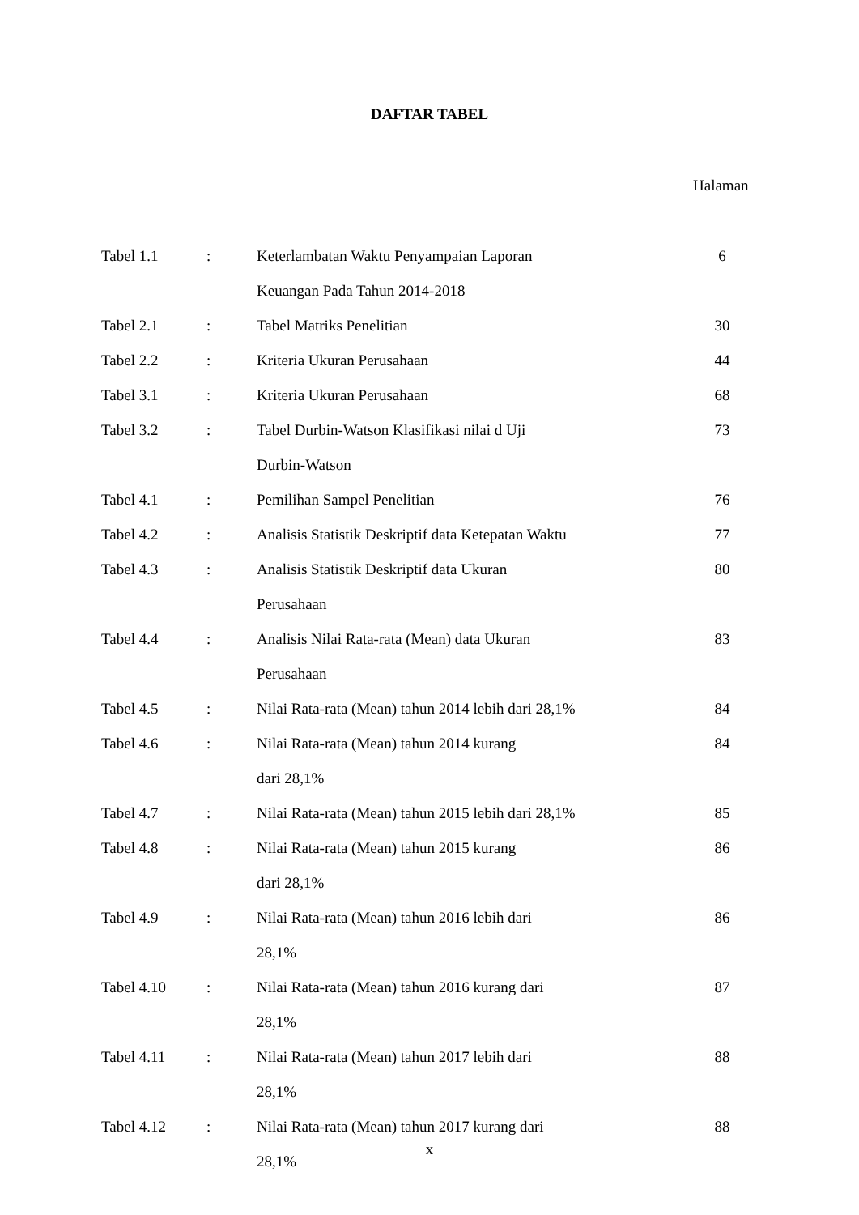DAFTAR TABEL
Halaman
| Tabel 1.1 | : | Keterlambatan Waktu Penyampaian Laporan | 6 |
| | | Keuangan Pada Tahun 2014-2018 | |
| Tabel 2.1 | : | Tabel Matriks Penelitian | 30 |
| Tabel 2.2 | : | Kriteria Ukuran Perusahaan | 44 |
| Tabel 3.1 | : | Kriteria Ukuran Perusahaan | 68 |
| Tabel 3.2 | : | Tabel Durbin-Watson Klasifikasi nilai d Uji | 73 |
| | | Durbin-Watson | |
| Tabel 4.1 | : | Pemilihan Sampel Penelitian | 76 |
| Tabel 4.2 | : | Analisis Statistik Deskriptif data Ketepatan Waktu | 77 |
| Tabel 4.3 | : | Analisis Statistik Deskriptif data Ukuran | 80 |
| | | Perusahaan | |
| Tabel 4.4 | : | Analisis Nilai Rata-rata (Mean) data Ukuran | 83 |
| | | Perusahaan | |
| Tabel 4.5 | : | Nilai Rata-rata (Mean) tahun 2014 lebih dari 28,1% | 84 |
| Tabel 4.6 | : | Nilai Rata-rata (Mean) tahun 2014 kurang | 84 |
| | | dari 28,1% | |
| Tabel 4.7 | : | Nilai Rata-rata (Mean) tahun 2015 lebih dari 28,1% | 85 |
| Tabel 4.8 | : | Nilai Rata-rata (Mean) tahun 2015 kurang | 86 |
| | | dari 28,1% | |
| Tabel 4.9 | : | Nilai Rata-rata (Mean) tahun 2016 lebih dari | 86 |
| | | 28,1% | |
| Tabel 4.10 | : | Nilai Rata-rata (Mean) tahun 2016 kurang dari | 87 |
| | | 28,1% | |
| Tabel 4.11 | : | Nilai Rata-rata (Mean) tahun 2017 lebih dari | 88 |
| | | 28,1% | |
| Tabel 4.12 | : | Nilai Rata-rata (Mean) tahun 2017 kurang dari | 88 |
| | | 28,1% | |
x